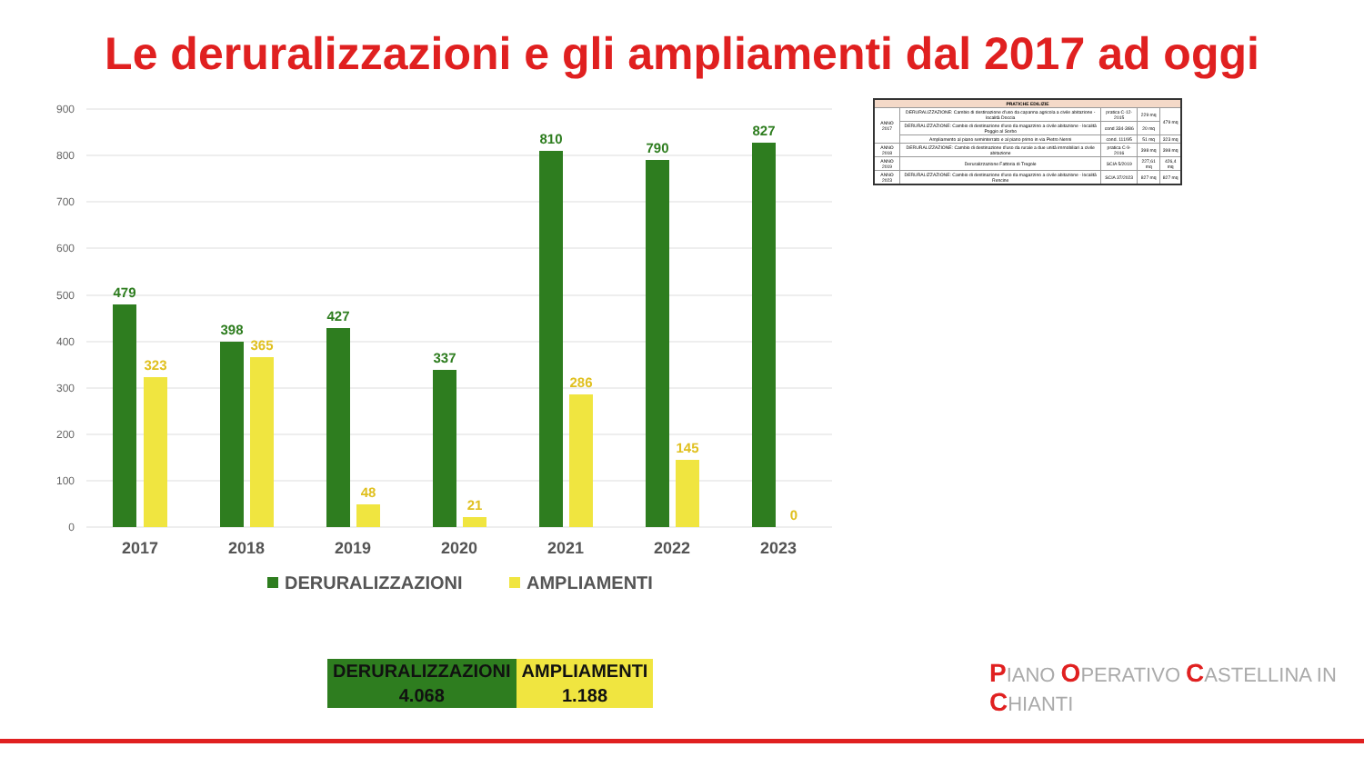Le deruralizzazioni e gli ampliamenti dal 2017 ad oggi
900
800
700
600
500
400
300
200
100
0
479
398
427
337
810
790
827
323
365
48
21
286
145
0
2017
2018
2019
2020
2021
2022
2023
DERURALIZZAZIONI
AMPLIAMENTI
| PRATICHE EDILIZIE | | | | |
| --- | --- | --- | --- | --- |
| ANNO 2017 | DERURALIZZAZIONE: Cambio di destinazione d'uso da capanna agricola a civile abitazione - località Doccia | pratica C-12-2015 | 229 mq | 479 mq |
| | DERURALIZZAZIONE: Cambio di destinazione d'uso da magazzino a civile abitazione - località Poggio al Sorbo | cond 334-3/86 | 20 mq | |
| | Ampliamento al piano seminterrato e al piano primo in via Pietro Nenni | cond. 111/95 | 51 mq | 323 mq |
| ANNO 2018 | DERURALIZZAZIONE: Cambio di destinazione d'uso da rurale a due unità immobiliari a civile abitazione | pratica C-9-2016 | 398 mq | 398 mq |
| ANNO 2019 | Deruralizzazione Fattoria di Tregole | SCIA 5/2019 | 227,61 mq | 426,4 mq |
| ANNO 2023 | DERURALIZZAZIONE: Cambio di destinazione d'uso da magazzino a civile abitazione - località Rencine | SCIA 37/2023 | 827 mq | 827 mq |
| DERURALIZZAZIONI | AMPLIAMENTI |
| 4.068 | 1.188 |
PIANO OPERATIVO CASTELLINA IN CHIANTI